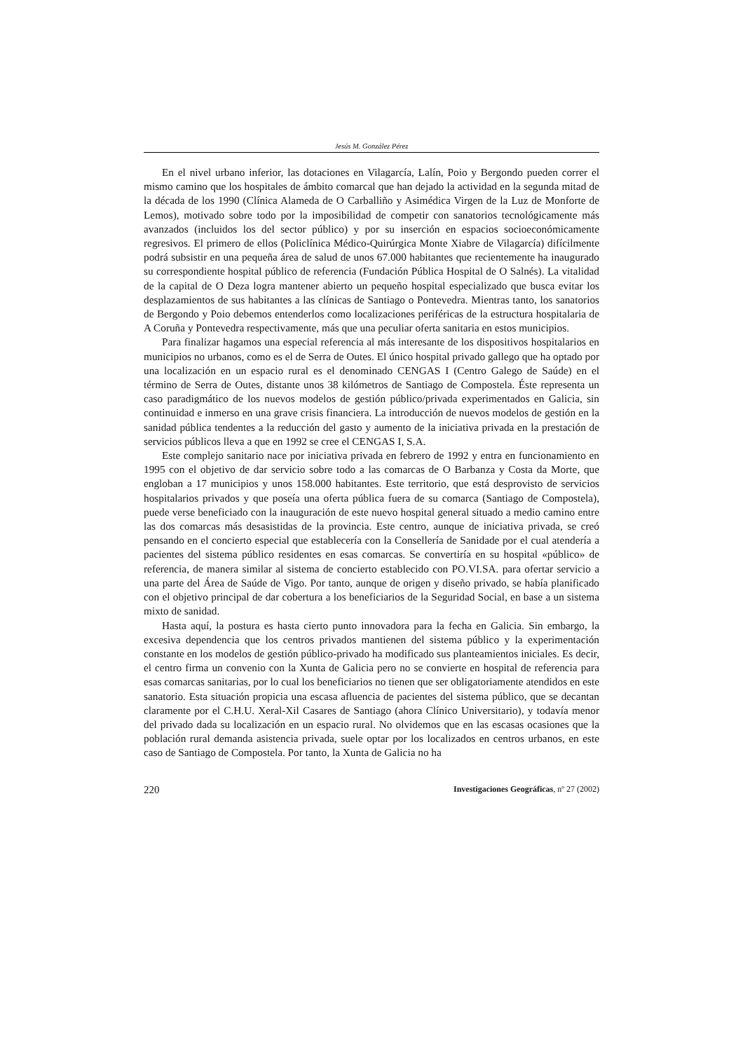Jesús M. González Pérez
En el nivel urbano inferior, las dotaciones en Vilagarcía, Lalín, Poio y Bergondo pueden correr el mismo camino que los hospitales de ámbito comarcal que han dejado la actividad en la segunda mitad de la década de los 1990 (Clínica Alameda de O Carballiño y Asimédica Virgen de la Luz de Monforte de Lemos), motivado sobre todo por la imposibilidad de competir con sanatorios tecnológicamente más avanzados (incluidos los del sector público) y por su inserción en espacios socioeconómicamente regresivos. El primero de ellos (Policlínica Médico-Quirúrgica Monte Xiabre de Vilagarcía) difícilmente podrá subsistir en una pequeña área de salud de unos 67.000 habitantes que recientemente ha inaugurado su correspondiente hospital público de referencia (Fundación Pública Hospital de O Salnés). La vitalidad de la capital de O Deza logra mantener abierto un pequeño hospital especializado que busca evitar los desplazamientos de sus habitantes a las clínicas de Santiago o Pontevedra. Mientras tanto, los sanatorios de Bergondo y Poio debemos entenderlos como localizaciones periféricas de la estructura hospitalaria de A Coruña y Pontevedra respectivamente, más que una peculiar oferta sanitaria en estos municipios.
Para finalizar hagamos una especial referencia al más interesante de los dispositivos hospitalarios en municipios no urbanos, como es el de Serra de Outes. El único hospital privado gallego que ha optado por una localización en un espacio rural es el denominado CENGAS I (Centro Galego de Saúde) en el término de Serra de Outes, distante unos 38 kilómetros de Santiago de Compostela. Éste representa un caso paradigmático de los nuevos modelos de gestión público/privada experimentados en Galicia, sin continuidad e inmerso en una grave crisis financiera. La introducción de nuevos modelos de gestión en la sanidad pública tendentes a la reducción del gasto y aumento de la iniciativa privada en la prestación de servicios públicos lleva a que en 1992 se cree el CENGAS I, S.A.
Este complejo sanitario nace por iniciativa privada en febrero de 1992 y entra en funcionamiento en 1995 con el objetivo de dar servicio sobre todo a las comarcas de O Barbanza y Costa da Morte, que engloban a 17 municipios y unos 158.000 habitantes. Este territorio, que está desprovisto de servicios hospitalarios privados y que poseía una oferta pública fuera de su comarca (Santiago de Compostela), puede verse beneficiado con la inauguración de este nuevo hospital general situado a medio camino entre las dos comarcas más desasistidas de la provincia. Este centro, aunque de iniciativa privada, se creó pensando en el concierto especial que establecería con la Consellería de Sanidade por el cual atendería a pacientes del sistema público residentes en esas comarcas. Se convertiría en su hospital «público» de referencia, de manera similar al sistema de concierto establecido con PO.VI.SA. para ofertar servicio a una parte del Área de Saúde de Vigo. Por tanto, aunque de origen y diseño privado, se había planificado con el objetivo principal de dar cobertura a los beneficiarios de la Seguridad Social, en base a un sistema mixto de sanidad.
Hasta aquí, la postura es hasta cierto punto innovadora para la fecha en Galicia. Sin embargo, la excesiva dependencia que los centros privados mantienen del sistema público y la experimentación constante en los modelos de gestión público-privado ha modificado sus planteamientos iniciales. Es decir, el centro firma un convenio con la Xunta de Galicia pero no se convierte en hospital de referencia para esas comarcas sanitarias, por lo cual los beneficiarios no tienen que ser obligatoriamente atendidos en este sanatorio. Esta situación propicia una escasa afluencia de pacientes del sistema público, que se decantan claramente por el C.H.U. Xeral-Xil Casares de Santiago (ahora Clínico Universitario), y todavía menor del privado dada su localización en un espacio rural. No olvidemos que en las escasas ocasiones que la población rural demanda asistencia privada, suele optar por los localizados en centros urbanos, en este caso de Santiago de Compostela. Por tanto, la Xunta de Galicia no ha
220 Investigaciones Geográficas, nº 27 (2002)